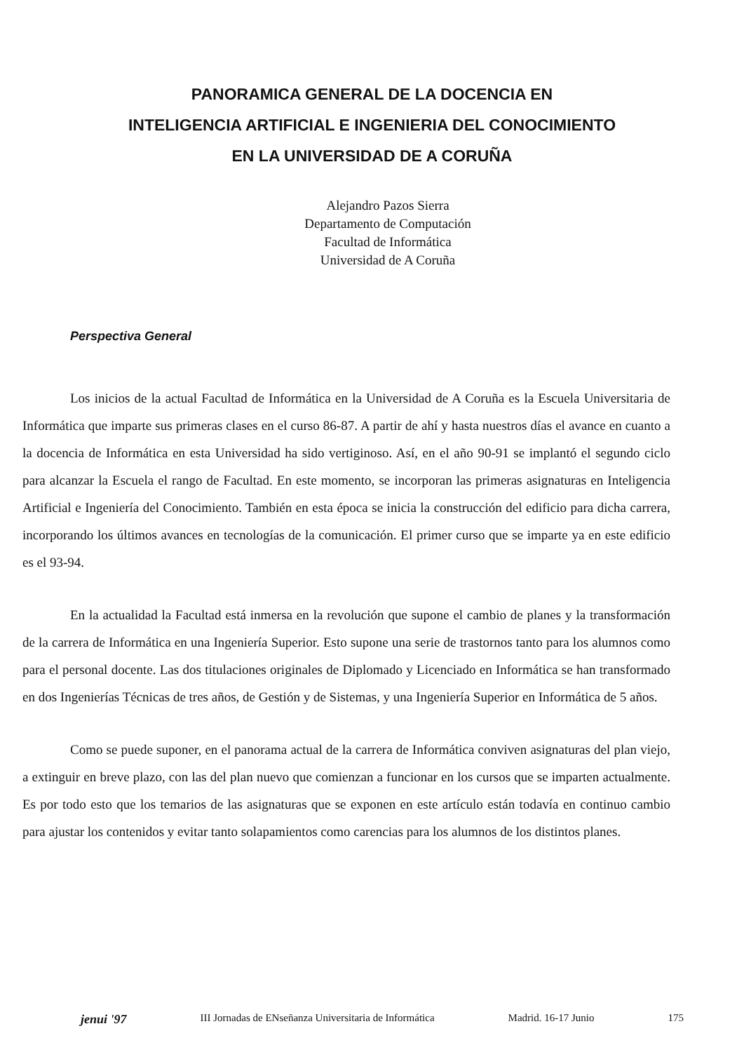PANORAMICA GENERAL DE LA DOCENCIA EN
INTELIGENCIA ARTIFICIAL E INGENIERIA DEL CONOCIMIENTO
EN LA UNIVERSIDAD DE A CORUÑA
Alejandro Pazos Sierra
Departamento de Computación
Facultad de Informática
Universidad de A Coruña
Perspectiva General
Los inicios de la actual Facultad de Informática en la Universidad de A Coruña es la Escuela Universitaria de Informática que imparte sus primeras clases en el curso 86-87. A partir de ahí y hasta nuestros días el avance en cuanto a la docencia de Informática en esta Universidad ha sido vertiginoso. Así, en el año 90-91 se implantó el segundo ciclo para alcanzar la Escuela el rango de Facultad. En este momento, se incorporan las primeras asignaturas en Inteligencia Artificial e Ingeniería del Conocimiento. También en esta época se inicia la construcción del edificio para dicha carrera, incorporando los últimos avances en tecnologías de la comunicación. El primer curso que se imparte ya en este edificio es el 93-94.
En la actualidad la Facultad está inmersa en la revolución que supone el cambio de planes y la transformación de la carrera de Informática en una Ingeniería Superior. Esto supone una serie de trastornos tanto para los alumnos como para el personal docente. Las dos titulaciones originales de Diplomado y Licenciado en Informática se han transformado en dos Ingenierías Técnicas de tres años, de Gestión y de Sistemas, y una Ingeniería Superior en Informática de 5 años.
Como se puede suponer, en el panorama actual de la carrera de Informática conviven asignaturas del plan viejo, a extinguir en breve plazo, con las del plan nuevo que comienzan a funcionar en los cursos que se imparten actualmente. Es por todo esto que los temarios de las asignaturas que se exponen en este artículo están todavía en continuo cambio para ajustar los contenidos y evitar tanto solapamientos como carencias para los alumnos de los distintos planes.
jenui '97 III Jornadas de ENseñanza Universitaria de Informática Madrid. 16-17 Junio 175